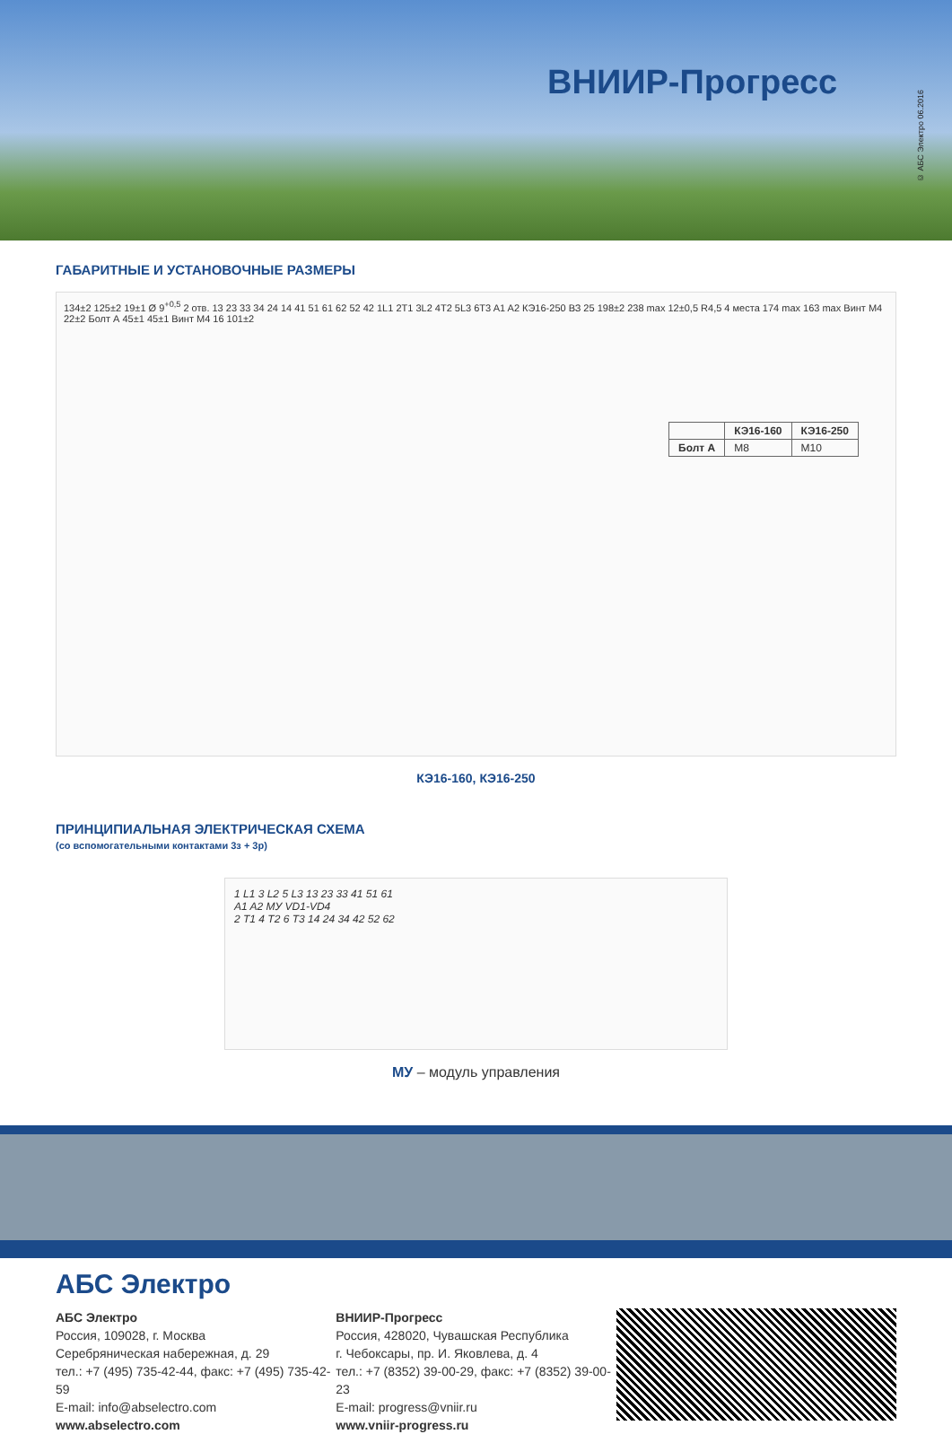ВНИИР-Прогресс
© АБС Электро 06.2016
ГАБАРИТНЫЕ И УСТАНОВОЧНЫЕ РАЗМЕРЫ
134±2 125±2 19±1 Ø 9<sup>+0,5</sup> 2 отв. 13 23 33 34 24 14 41 51 61 62 52 42 1L1 2T1 3L2 4T2 5L3 6T3 A1 A2 КЭ16-250 ВЗ 25 198±2 238 max 12±0,5 R4,5 4 места 174 max 163 max Винт М4 22±2 Болт А 45±1 45±1 Винт М4 16 101±2
| | КЭ16-160 | КЭ16-250 |
| --- | --- | --- |
| Болт А | М8 | М10 |
КЭ16-160, КЭ16-250
ПРИНЦИПИАЛЬНАЯ ЭЛЕКТРИЧЕСКАЯ СХЕМА
(со вспомогательными контактами 3з + 3р)
1 L1 3 L2 5 L3 13 23 33 41 51 61
A1 A2 МУ VD1-VD4
2 T1 4 T2 6 T3 14 24 34 42 52 62
МУ – модуль управления
АБС Электро
АБС Электро
Россия, 109028, г. Москва
Серебряническая набережная, д. 29
тел.: +7 (495) 735-42-44, факс: +7 (495) 735-42-59
E-mail: info@abselectro.com
www.abselectro.com
ВНИИР-Прогресс
Россия, 428020, Чувашская Республика
г. Чебоксары, пр. И. Яковлева, д. 4
тел.: +7 (8352) 39-00-29, факс: +7 (8352) 39-00-23
E-mail: progress@vniir.ru
www.vniir-progress.ru